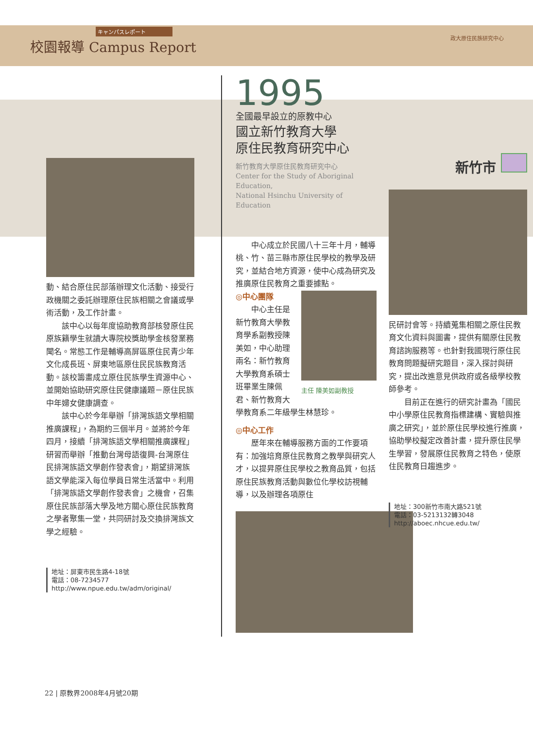キャンパスレポート
校園報導 Campus Report
政大原住民族研究中心
動、結合原住民部落辦理文化活動、接受行政機關之委託辦理原住民族相關之會議或學術活動，及工作計畫。
該中心以每年度協助教育部核發原住民原族籍學生就讀大專院校獎助學金核發業務聞名。常態工作是輔導高屏區原住民青少年文化成長班、屏東地區原住民民族教育活動。該校籌畫成立原住民族學生資源中心、並開始協助研究原住民健康議題－原住民族中年婦女健康調查。
該中心於今年舉辦「排灣族語文學相關推廣課程」，為期約三個半月。並將於今年四月，接續「排灣族語文學相關推廣課程」研習而舉辦「推動台灣母語復興-台灣原住民排灣族語文學創作發表會」，期望排灣族語文學能深入每位學員日常生活當中。利用「排灣族語文學創作發表會」之機會，召集原住民族部落大學及地方關心原住民族教育之學者聚集一堂，共同研討及交換排灣族文學之經驗。
地址：屏東市民生路4-18號
電話：08-7234577
http://www.npue.edu.tw/adm/original/
1995
全國最早設立的原教中心
國立新竹教育大學
原住民教育研究中心
新竹教育大學原住民教育研究中心
Center for the Study of Aboriginal Education,
National Hsinchu University of Education
中心成立於民國八十三年十月，輔導桃、竹、苗三縣市原住民學校的教學及研究，並結合地方資源，使中心成為研究及推廣原住民教育之重要據點。
主任 陳美如副教授
◎中心團隊
中心主任是新竹教育大學教育學系副教授陳美如，中心助理兩名：新竹教育大學教育系碩士班畢業生陳佩君、新竹教育大學教育系二年級學生林慧珍。
◎中心工作
歷年來在輔導服務方面的工作要項有：加強培育原住民教育之教學與研究人才，以提昇原住民學校之教育品質，包括原住民族教育活動與數位化學校訪視輔導，以及辦理各項原住
新竹市
民研討會等。持續蒐集相關之原住民教育文化資料與圖書，提供有關原住民教育諮詢服務等。也針對我國現行原住民教育問題擬研究題目，深入探討與研究，提出改進意見供政府或各級學校教師參考。
目前正在進行的研究計畫為「國民中小學原住民教育指標建構、實驗與推廣之研究」，並於原住民學校進行推廣，協助學校擬定改善計畫，提升原住民學生學習，發展原住民教育之特色，使原住民教育日趨進步。
地址：300新竹市南大路521號
電話：03-5213132轉3048
http://aboec.nhcue.edu.tw/
22 | 原教界2008年4月號20期